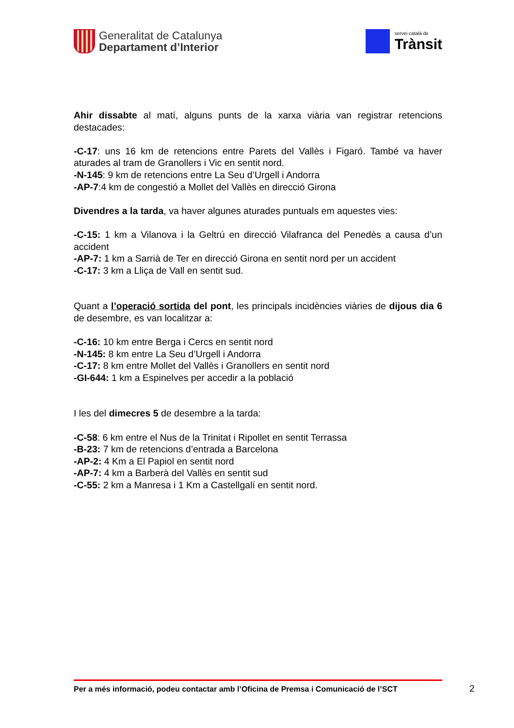Generalitat de Catalunya
Departament d’Interior
servei català de
Trànsit
Ahir dissabte al matí, alguns punts de la xarxa viària van registrar retencions destacades:
-C-17: uns 16 km de retencions entre Parets del Vallès i Figaró. També va haver aturades al tram de Granollers i Vic en sentit nord.
-N-145: 9 km de retencions entre La Seu d’Urgell i Andorra
-AP-7:4 km de congestió a Mollet del Vallès en direcció Girona
Divendres a la tarda, va haver algunes aturades puntuals em aquestes vies:
-C-15: 1 km a Vilanova i la Geltrú en direcció Vilafranca del Penedès a causa d’un accident
-AP-7: 1 km a Sarrià de Ter en direcció Girona en sentit nord per un accident
-C-17: 3 km a Lliça de Vall en sentit sud.
Quant a l’operació sortida del pont, les principals incidències viàries de dijous dia 6 de desembre, es van localitzar a:
-C-16: 10 km entre Berga i Cercs en sentit nord
-N-145: 8 km entre La Seu d’Urgell i Andorra
-C-17: 8 km entre Mollet del Vallès i Granollers en sentit nord
-GI-644: 1 km a Espinelves per accedir a la població
I les del dimecres 5 de desembre a la tarda:
-C-58: 6 km entre el Nus de la Trinitat i Ripollet en sentit Terrassa
-B-23: 7 km de retencions d’entrada a Barcelona
-AP-2: 4 Km a El Papiol en sentit nord
-AP-7: 4 km a Barberà del Vallès en sentit sud
-C-55: 2 km a Manresa i 1 Km a Castellgalí en sentit nord.
Per a més informació, podeu contactar amb l’Oficina de Premsa i Comunicació de l’SCT
2